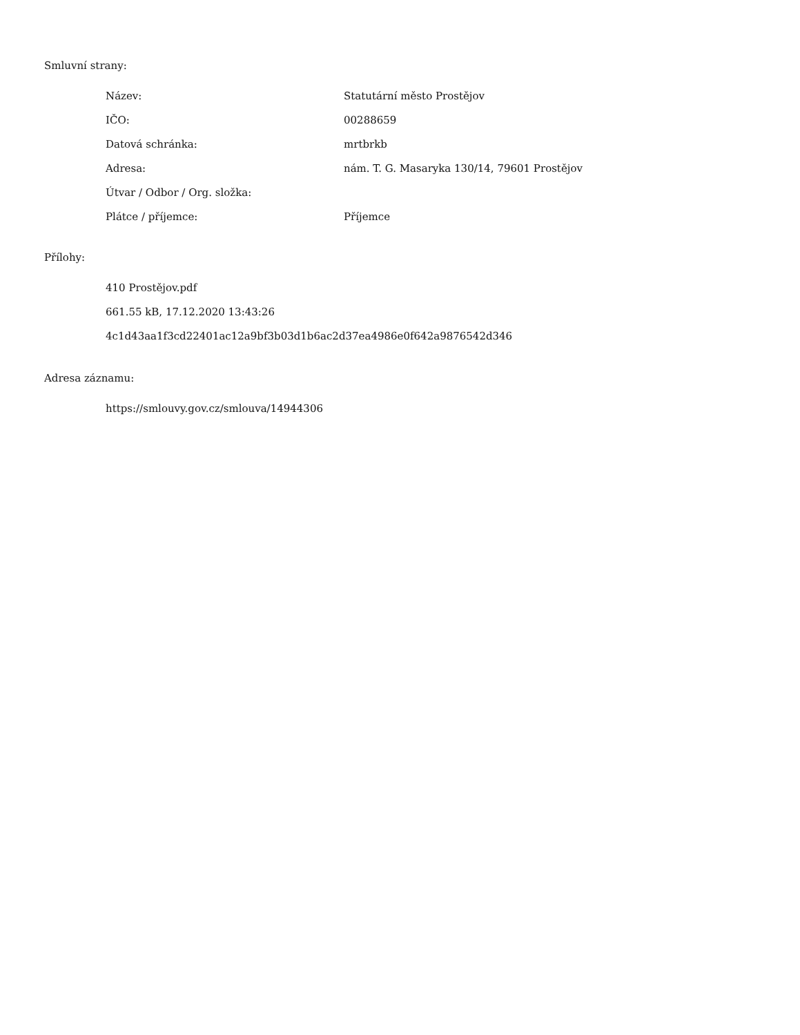Smluvní strany:
| Název: | Statutární město Prostějov |
| IČO: | 00288659 |
| Datová schránka: | mrtbrkb |
| Adresa: | nám. T. G. Masaryka 130/14, 79601 Prostějov |
| Útvar / Odbor / Org. složka: | |
| Plátce / příjemce: | Příjemce |
Přílohy:
410 Prostějov.pdf
661.55 kB, 17.12.2020 13:43:26
4c1d43aa1f3cd22401ac12a9bf3b03d1b6ac2d37ea4986e0f642a9876542d346
Adresa záznamu:
https://smlouvy.gov.cz/smlouva/14944306